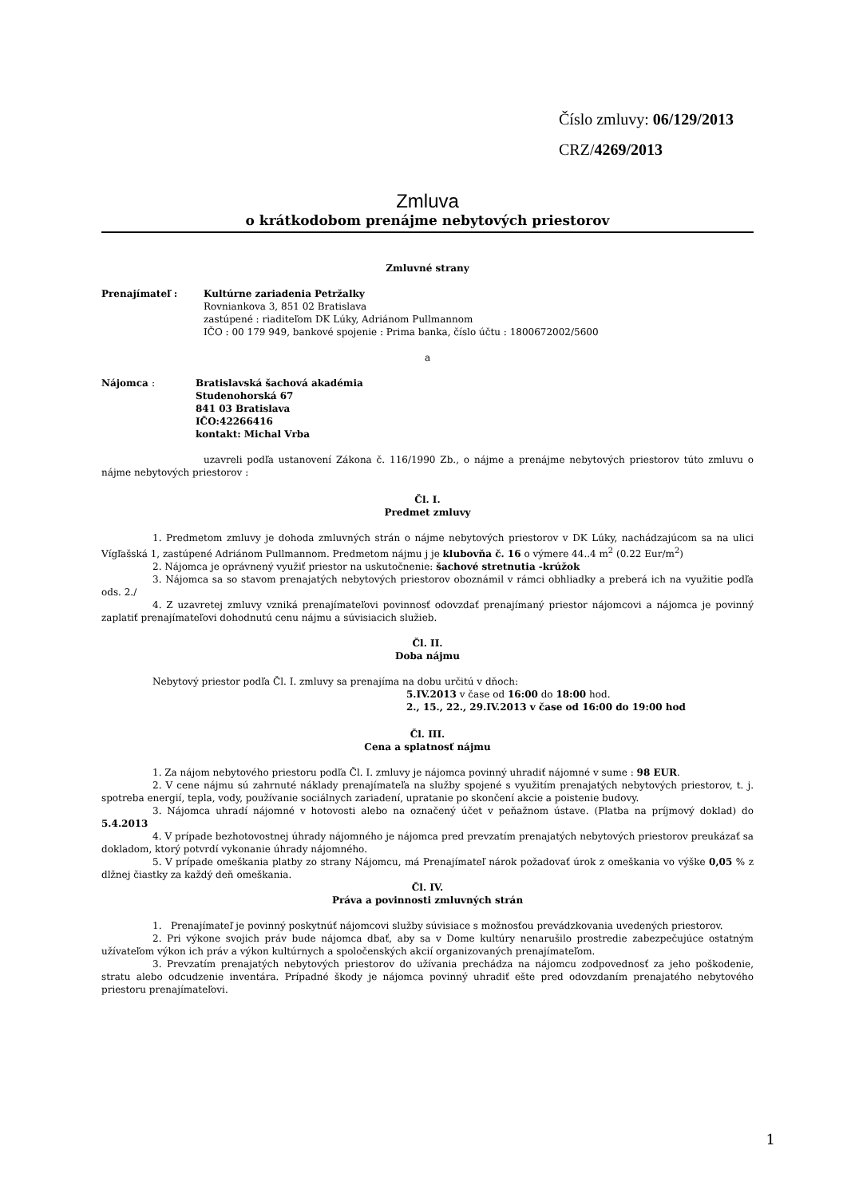Číslo zmluvy: 06/129/2013
CRZ/4269/2013
Zmluva
o krátkodobom prenájme nebytových priestorov
Zmluvné strany
Prenajímateľ : Kultúrne zariadenia Petržalky
Rovniankova 3, 851 02 Bratislava
zastúpené : riaditeľom DK Lúky, Adriánom Pullmannom
IČO : 00 179 949, bankové spojenie : Prima banka, číslo účtu : 1800672002/5600
a
Nájomca : Bratislavská šachová akadémia
Studenohorská 67
841 03 Bratislava
IČO:42266416
kontakt: Michal Vrba
uzavreli podľa ustanovení Zákona č. 116/1990 Zb., o nájme a prenájme nebytových priestorov túto zmluvu o nájme nebytových priestorov :
Čl. I.
Predmet zmluvy
1. Predmetom zmluvy je dohoda zmluvných strán o nájme nebytových priestorov v DK Lúky, nachádzajúcom sa na ulici Vígľašská 1, zastúpené Adriánom Pullmannom. Predmetom nájmu j je klubovňa č. 16 o výmere 44..4 m<sup>2</sup> (0.22 Eur/m<sup>2</sup>)
2. Nájomca je oprávnený využiť priestor na uskutočnenie: šachové stretnutia -krúžok
3. Nájomca sa so stavom prenajatých nebytových priestorov oboznámil v rámci obhliadky a preberá ich na využitie podľa ods. 2./
4. Z uzavretej zmluvy vzniká prenajímateľovi povinnosť odovzdať prenajímaný priestor nájomcovi a nájomca je povinný zaplatiť prenajímateľovi dohodnutú cenu nájmu a súvisiacich služieb.
Čl. II.
Doba nájmu
Nebytový priestor podľa Čl. I. zmluvy sa prenajíma na dobu určitú v dňoch:
5.IV.2013 v čase od 16:00 do 18:00 hod.
2., 15., 22., 29.IV.2013 v čase od 16:00 do 19:00 hod
Čl. III.
Cena a splatnosť nájmu
1. Za nájom nebytového priestoru podľa Čl. I. zmluvy je nájomca povinný uhradiť nájomné v sume : 98 EUR.
2. V cene nájmu sú zahrnuté náklady prenajímateľa na služby spojené s využitím prenajatých nebytových priestorov, t. j. spotreba energií, tepla, vody, používanie sociálnych zariadení, upratanie po skončení akcie a poistenie budovy.
3. Nájomca uhradí nájomné v hotovosti alebo na označený účet v peňažnom ústave. (Platba na príjmový doklad) do 5.4.2013
4. V prípade bezhotovostnej úhrady nájomného je nájomca pred prevzatím prenajatých nebytových priestorov preukázať sa dokladom, ktorý potvrdí vykonanie úhrady nájomného.
5. V prípade omeškania platby zo strany Nájomcu, má Prenajímateľ nárok požadovať úrok z omeškania vo výške 0,05 % z dlžnej čiastky za každý deň omeškania.
Čl. IV.
Práva a povinnosti zmluvných strán
1. Prenajímateľ je povinný poskytnúť nájomcovi služby súvisiace s možnosťou prevádzkovania uvedených priestorov.
2. Pri výkone svojich práv bude nájomca dbať, aby sa v Dome kultúry nenarušilo prostredie zabezpečujúce ostatným užívateľom výkon ich práv a výkon kultúrnych a spoločenských akcií organizovaných prenajímateľom.
3. Prevzatím prenajatých nebytových priestorov do užívania prechádza na nájomcu zodpovednosť za jeho poškodenie, stratu alebo odcudzenie inventára. Prípadné škody je nájomca povinný uhradiť ešte pred odovzdaním prenajatého nebytového priestoru prenajímateľovi.
1